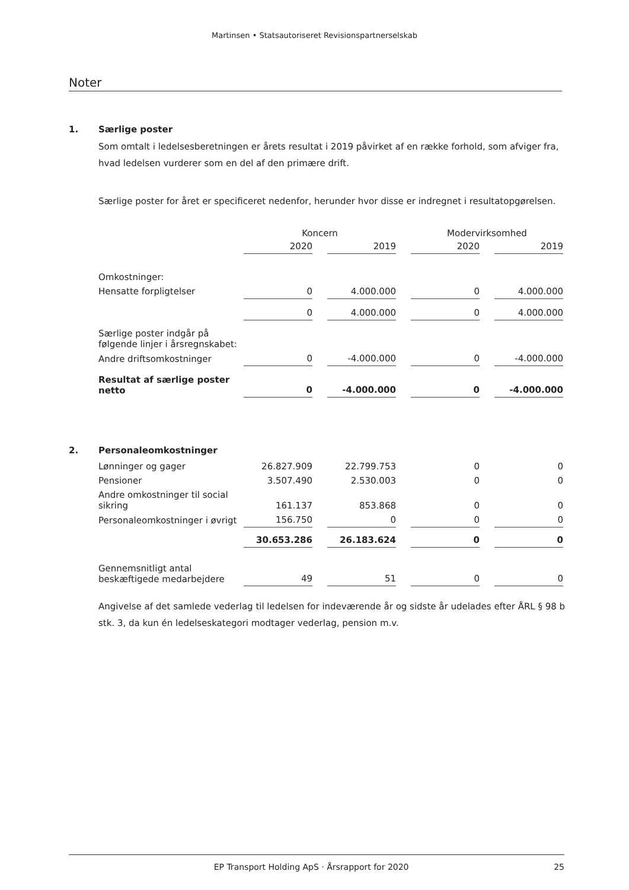Martinsen • Statsautoriseret Revisionspartnerselskab
Noter
1. Særlige poster
Som omtalt i ledelsesberetningen er årets resultat i 2019 påvirket af en række forhold, som afviger fra, hvad ledelsen vurderer som en del af den primære drift.
Særlige poster for året er specificeret nedenfor, herunder hvor disse er indregnet i resultatopgørelsen.
| | Koncern | | | | Modervirksomhed | | |
| | 2020 | | 2019 | | 2020 | | 2019 |
| Omkostninger: | | | | | | | |
| Hensatte forpligtelser | 0 | | 4.000.000 | | 0 | | 4.000.000 |
| | 0 | | 4.000.000 | | 0 | | 4.000.000 |
| Særlige poster indgår på følgende linjer i årsregnskabet: | | | | | | | |
| Andre driftsomkostninger | 0 | | -4.000.000 | | 0 | | -4.000.000 |
| Resultat af særlige poster netto | 0 | | -4.000.000 | | 0 | | -4.000.000 |
2. Personaleomkostninger
| Lønninger og gager | 26.827.909 | | 22.799.753 | | 0 | | 0 |
| Pensioner | 3.507.490 | | 2.530.003 | | 0 | | 0 |
| Andre omkostninger til social sikring | 161.137 | | 853.868 | | 0 | | 0 |
| Personaleomkostninger i øvrigt | 156.750 | | 0 | | 0 | | 0 |
| | 30.653.286 | | 26.183.624 | | 0 | | 0 |
| Gennemsnitligt antal beskæftigede medarbejdere | 49 | | 51 | | 0 | | 0 |
Angivelse af det samlede vederlag til ledelsen for indeværende år og sidste år udelades efter ÅRL § 98 b stk. 3, da kun én ledelseskategori modtager vederlag, pension m.v.
EP Transport Holding ApS · Årsrapport for 2020 25